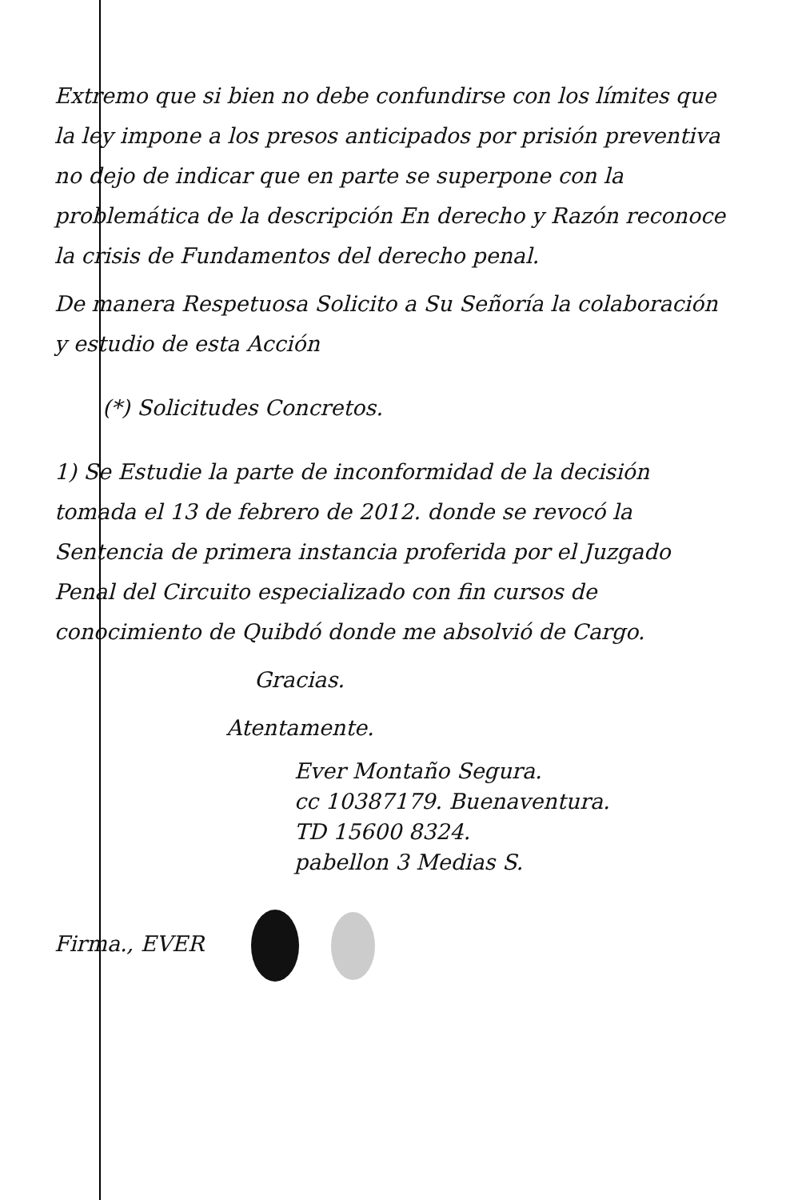Extremo que si bien no debe confundirse con los límites que la ley impone a los presos anticipados por prisión preventiva no dejo de indicar que en parte se superpone con la problemática de la descripción En derecho y Razón reconoce la crisis de Fundamentos del derecho penal.
De manera Respetuosa Solicito a Su Señoría la colaboración y estudio de esta Acción
(*) Solicitudes Concretos.
1) Se Estudie la parte de inconformidad de la decisión tomada el 13 de febrero de 2012. donde se revocó la Sentencia de primera instancia proferida por el Juzgado Penal del Circuito especializado con fin cursos de conocimiento de Quibdó donde me absolvió de Cargo.
Gracias.
Atentamente.
Ever Montaño Segura.
cc 10387179. Buenaventura.
TD 15600 8324.
pabellon 3 Medias S.
Firma., EVER